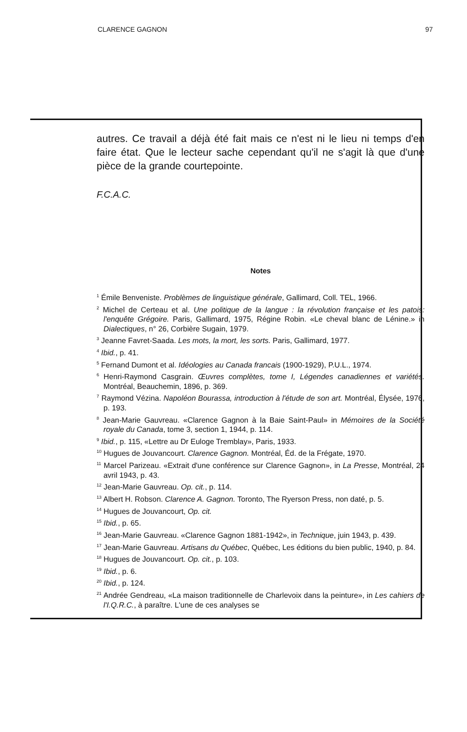CLARENCE GAGNON 97
autres. Ce travail a déjà été fait mais ce n'est ni le lieu ni temps d'en faire état. Que le lecteur sache cependant qu'il ne s'agit là que d'une pièce de la grande courtepointe.
F.C.A.C.
Notes
<sup>1</sup> Émile Benveniste. Problèmes de linguistique générale, Gallimard, Coll. TEL, 1966.
<sup>2</sup> Michel de Certeau et al. Une politique de la langue : la révolution française et les patois: l'enquête Grégoire. Paris, Gallimard, 1975, Régine Robin. «Le cheval blanc de Lénine.» in Dialectiques, n° 26, Corbière Sugain, 1979.
<sup>3</sup> Jeanne Favret-Saada. Les mots, la mort, les sorts. Paris, Gallimard, 1977.
<sup>4</sup> Ibid., p. 41.
<sup>5</sup> Fernand Dumont et al. Idéologies au Canada francais (1900-1929), P.U.L., 1974.
<sup>6</sup> Henri-Raymond Casgrain. Œuvres complètes, tome I, Légendes canadiennes et variétés. Montréal, Beauchemin, 1896, p. 369.
<sup>7</sup> Raymond Vézina. Napoléon Bourassa, introduction à l'étude de son art. Montréal, Élysée, 1976, p. 193.
<sup>8</sup> Jean-Marie Gauvreau. «Clarence Gagnon à la Baie Saint-Paul» in Mémoires de la Société royale du Canada, tome 3, section 1, 1944, p. 114.
<sup>9</sup> Ibid., p. 115, «Lettre au Dr Euloge Tremblay», Paris, 1933.
<sup>10</sup> Hugues de Jouvancourt. Clarence Gagnon. Montréal, Éd. de la Frégate, 1970.
<sup>11</sup> Marcel Parizeau. «Extrait d'une conférence sur Clarence Gagnon», in La Presse, Montréal, 24 avril 1943, p. 43.
<sup>12</sup> Jean-Marie Gauvreau. Op. cit., p. 114.
<sup>13</sup> Albert H. Robson. Clarence A. Gagnon. Toronto, The Ryerson Press, non daté, p. 5.
<sup>14</sup> Hugues de Jouvancourt, Op. cit.
<sup>15</sup> Ibid., p. 65.
<sup>16</sup> Jean-Marie Gauvreau. «Clarence Gagnon 1881-1942», in Technique, juin 1943, p. 439.
<sup>17</sup> Jean-Marie Gauvreau. Artisans du Québec, Québec, Les éditions du bien public, 1940, p. 84.
<sup>18</sup> Hugues de Jouvancourt. Op. cit., p. 103.
<sup>19</sup> Ibid., p. 6.
<sup>20</sup> Ibid., p. 124.
<sup>21</sup> Andrée Gendreau, «La maison traditionnelle de Charlevoix dans la peinture», in Les cahiers de l'I.Q.R.C., à paraître. L'une de ces analyses se